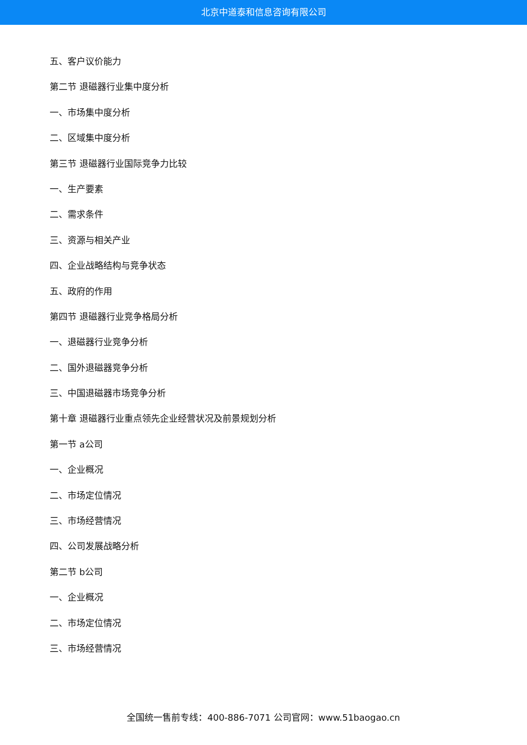北京中道泰和信息咨询有限公司
五、客户议价能力
第二节 退磁器行业集中度分析
一、市场集中度分析
二、区域集中度分析
第三节 退磁器行业国际竞争力比较
一、生产要素
二、需求条件
三、资源与相关产业
四、企业战略结构与竞争状态
五、政府的作用
第四节 退磁器行业竞争格局分析
一、退磁器行业竞争分析
二、国外退磁器竞争分析
三、中国退磁器市场竞争分析
第十章 退磁器行业重点领先企业经营状况及前景规划分析
第一节 a公司
一、企业概况
二、市场定位情况
三、市场经营情况
四、公司发展战略分析
第二节 b公司
一、企业概况
二、市场定位情况
三、市场经营情况
全国统一售前专线：400-886-7071 公司官网：www.51baogao.cn